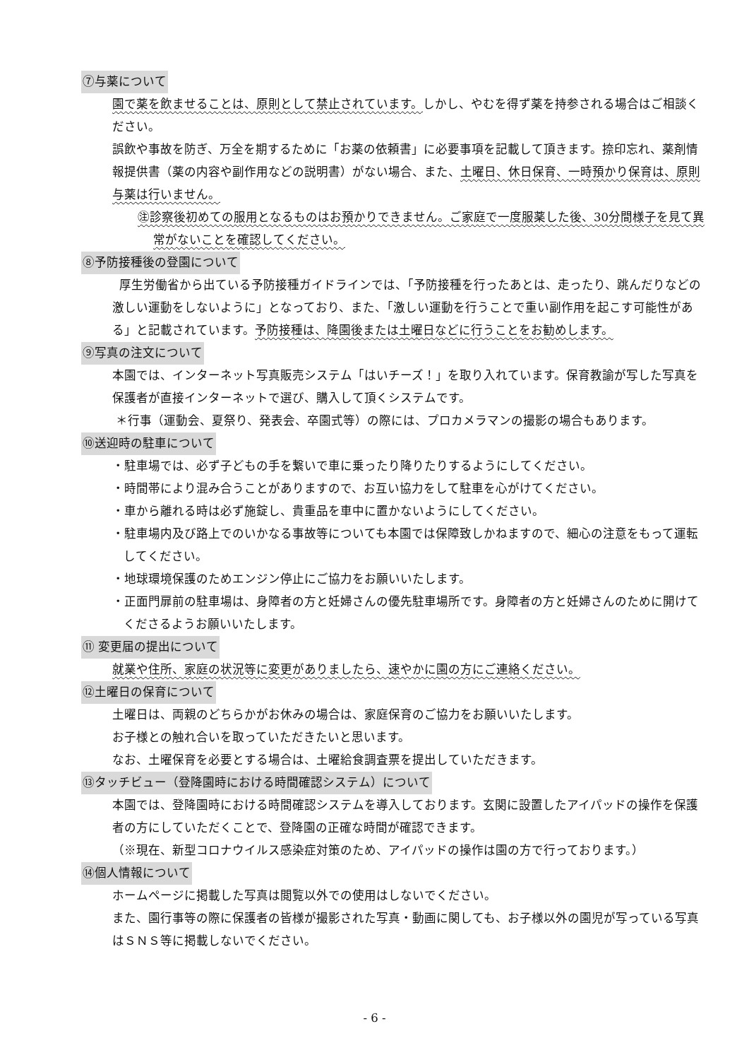⑦与薬について
園で薬を飲ませることは、原則として禁止されています。しかし、やむを得ず薬を持参される場合はご相談ください。
誤飲や事故を防ぎ、万全を期するために「お薬の依頼書」に必要事項を記載して頂きます。捺印忘れ、薬剤情報提供書（薬の内容や副作用などの説明書）がない場合、また、土曜日、休日保育、一時預かり保育は、原則与薬は行いません。
㊟診察後初めての服用となるものはお預かりできません。ご家庭で一度服薬した後、30分間様子を見て異常がないことを確認してください。
⑧予防接種後の登園について
厚生労働省から出ている予防接種ガイドラインでは、「予防接種を行ったあとは、走ったり、跳んだりなどの激しい運動をしないように」となっており、また、「激しい運動を行うことで重い副作用を起こす可能性がある」と記載されています。予防接種は、降園後または土曜日などに行うことをお勧めします。
⑨写真の注文について
本園では、インターネット写真販売システム「はいチーズ！」を取り入れています。保育教諭が写した写真を保護者が直接インターネットで選び、購入して頂くシステムです。
＊行事（運動会、夏祭り、発表会、卒園式等）の際には、プロカメラマンの撮影の場合もあります。
⑩送迎時の駐車について
・駐車場では、必ず子どもの手を繋いで車に乗ったり降りたりするようにしてください。
・時間帯により混み合うことがありますので、お互い協力をして駐車を心がけてください。
・車から離れる時は必ず施錠し、貴重品を車中に置かないようにしてください。
・駐車場内及び路上でのいかなる事故等についても本園では保障致しかねますので、細心の注意をもって運転してください。
・地球環境保護のためエンジン停止にご協力をお願いいたします。
・正面門扉前の駐車場は、身障者の方と妊婦さんの優先駐車場所です。身障者の方と妊婦さんのために開けてくださるようお願いいたします。
⑪ 変更届の提出について
就業や住所、家庭の状況等に変更がありましたら、速やかに園の方にご連絡ください。
⑫土曜日の保育について
土曜日は、両親のどちらかがお休みの場合は、家庭保育のご協力をお願いいたします。
お子様との触れ合いを取っていただきたいと思います。
なお、土曜保育を必要とする場合は、土曜給食調査票を提出していただきます。
⑬タッチビュー（登降園時における時間確認システム）について
本園では、登降園時における時間確認システムを導入しております。玄関に設置したアイパッドの操作を保護者の方にしていただくことで、登降園の正確な時間が確認できます。
（※現在、新型コロナウイルス感染症対策のため、アイパッドの操作は園の方で行っております。）
⑭個人情報について
ホームページに掲載した写真は閲覧以外での使用はしないでください。
また、園行事等の際に保護者の皆様が撮影された写真・動画に関しても、お子様以外の園児が写っている写真はＳＮＳ等に掲載しないでください。
- 6 -